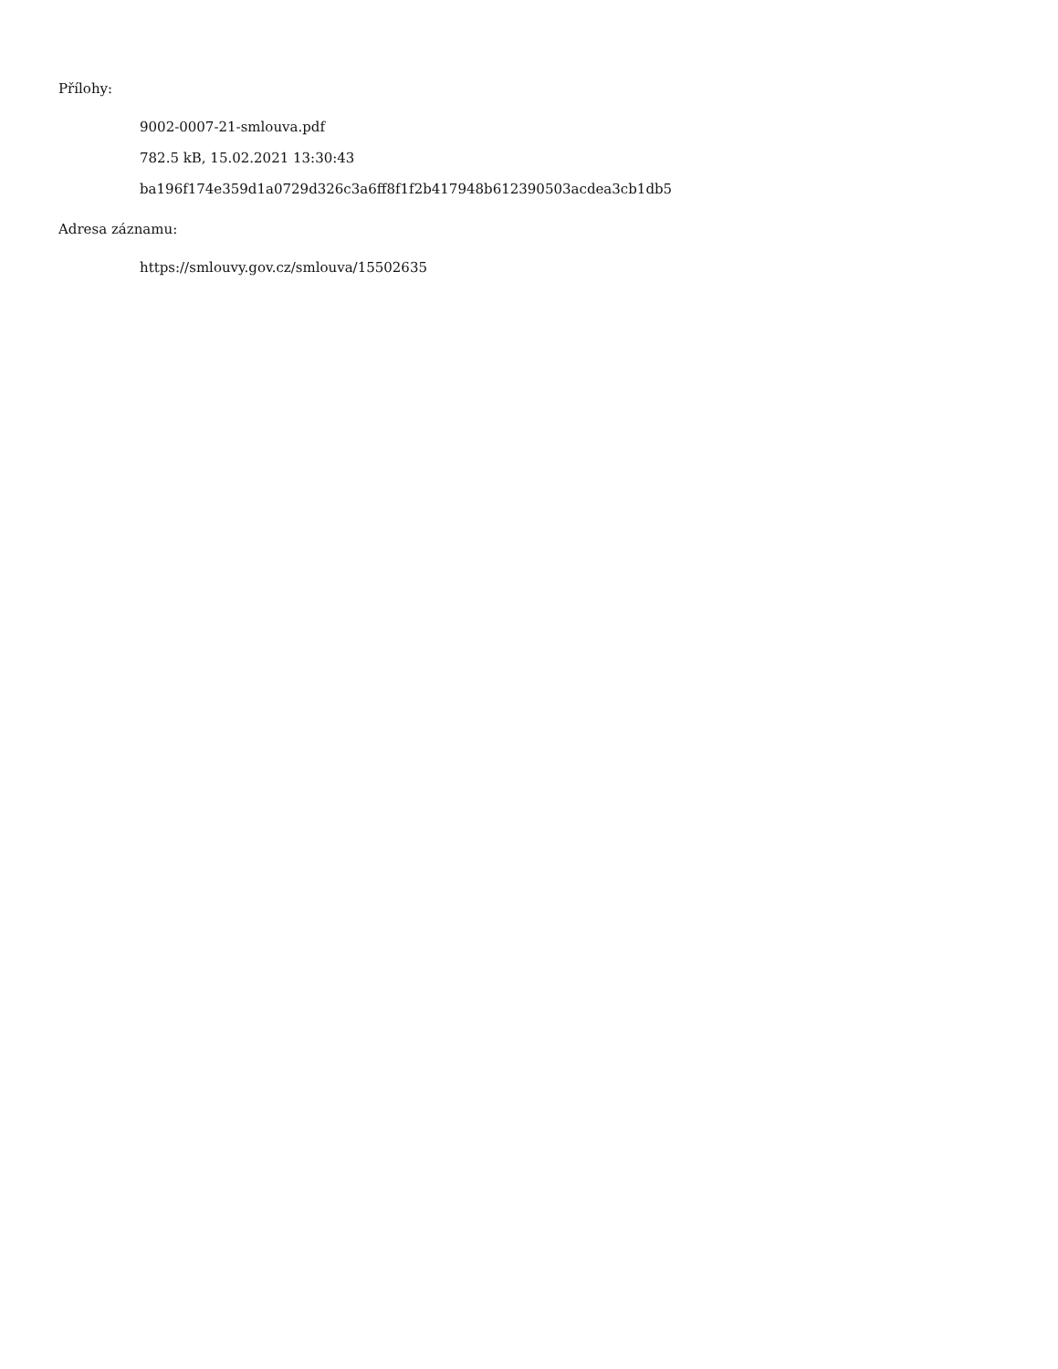Přílohy:
9002-0007-21-smlouva.pdf
782.5 kB, 15.02.2021 13:30:43
ba196f174e359d1a0729d326c3a6ff8f1f2b417948b612390503acdea3cb1db5
Adresa záznamu:
https://smlouvy.gov.cz/smlouva/15502635